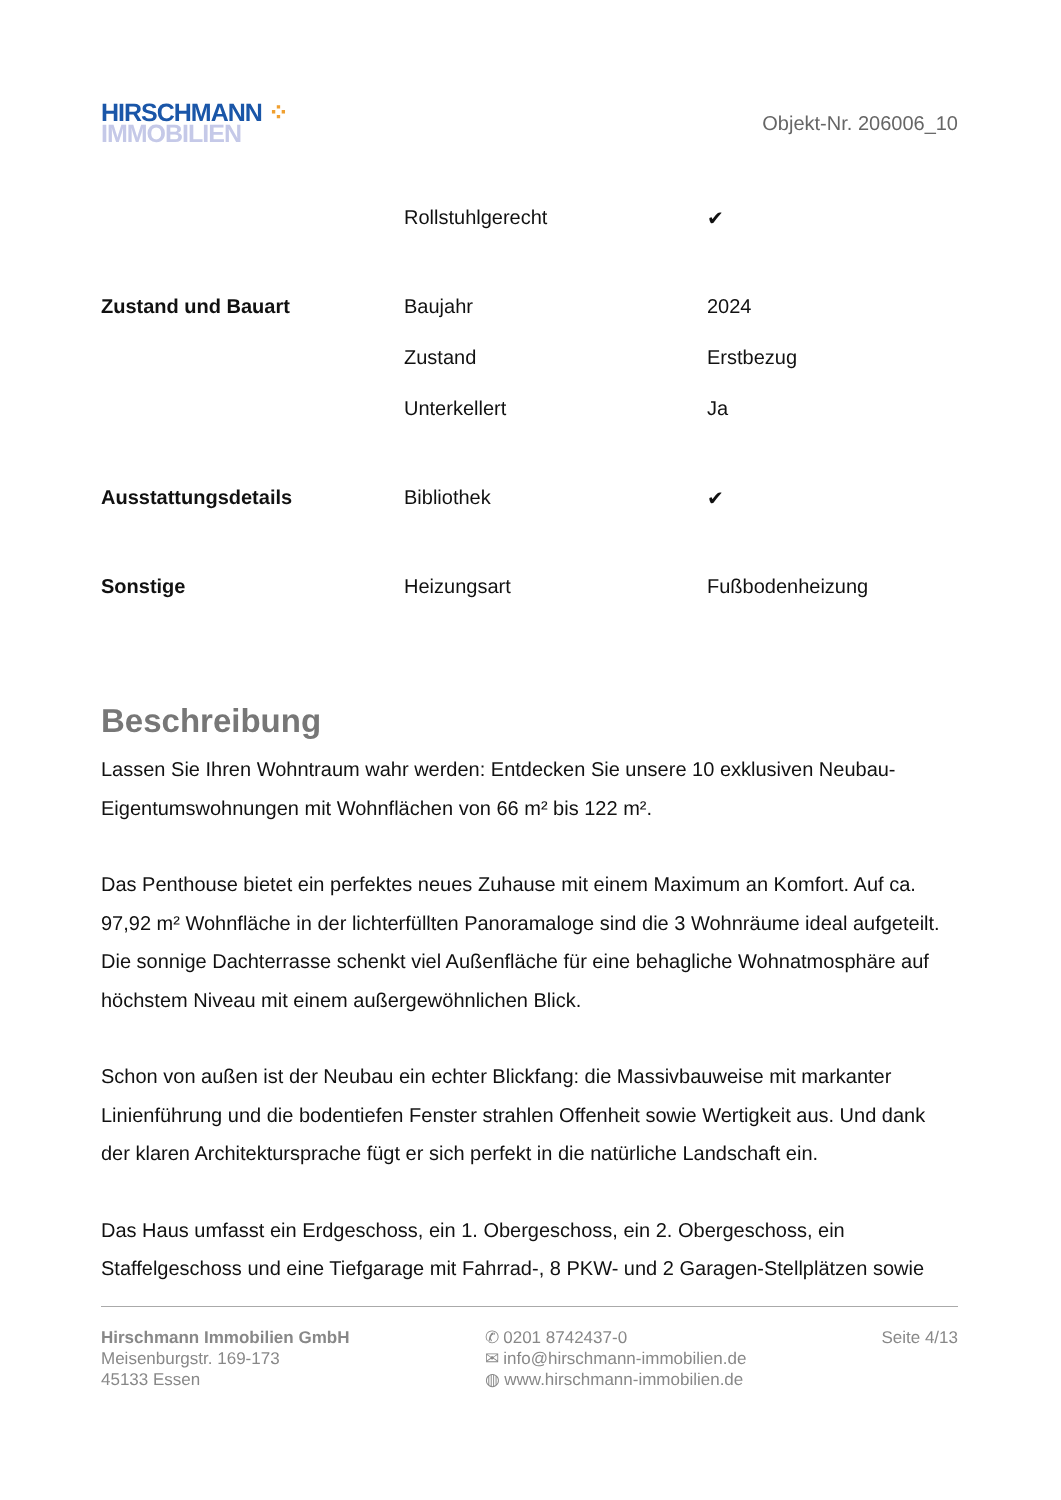HIRSCHMANN ⁘
IMMOBILIEN
Objekt-Nr. 206006_10
| | Rollstuhlgerecht | ✔ |
| Zustand und Bauart | Baujahr | 2024 |
| | Zustand | Erstbezug |
| | Unterkellert | Ja |
| Ausstattungsdetails | Bibliothek | ✔ |
| Sonstige | Heizungsart | Fußbodenheizung |
Beschreibung
Lassen Sie Ihren Wohntraum wahr werden: Entdecken Sie unsere 10 exklusiven Neubau-Eigentumswohnungen mit Wohnflächen von 66 m² bis 122 m².
Das Penthouse bietet ein perfektes neues Zuhause mit einem Maximum an Komfort. Auf ca. 97,92 m² Wohnfläche in der lichterfüllten Panoramaloge sind die 3 Wohnräume ideal aufgeteilt. Die sonnige Dachterrasse schenkt viel Außenfläche für eine behagliche Wohnatmosphäre auf höchstem Niveau mit einem außergewöhnlichen Blick.
Schon von außen ist der Neubau ein echter Blickfang: die Massivbauweise mit markanter Linienführung und die bodentiefen Fenster strahlen Offenheit sowie Wertigkeit aus. Und dank der klaren Architektursprache fügt er sich perfekt in die natürliche Landschaft ein.
Das Haus umfasst ein Erdgeschoss, ein 1. Obergeschoss, ein 2. Obergeschoss, ein Staffelgeschoss und eine Tiefgarage mit Fahrrad-, 8 PKW- und 2 Garagen-Stellplätzen sowie
Hirschmann Immobilien GmbH
Meisenburgstr. 169-173
45133 Essen
✆ 0201 8742437-0
✉ info@hirschmann-immobilien.de
◍ www.hirschmann-immobilien.de
Seite 4/13